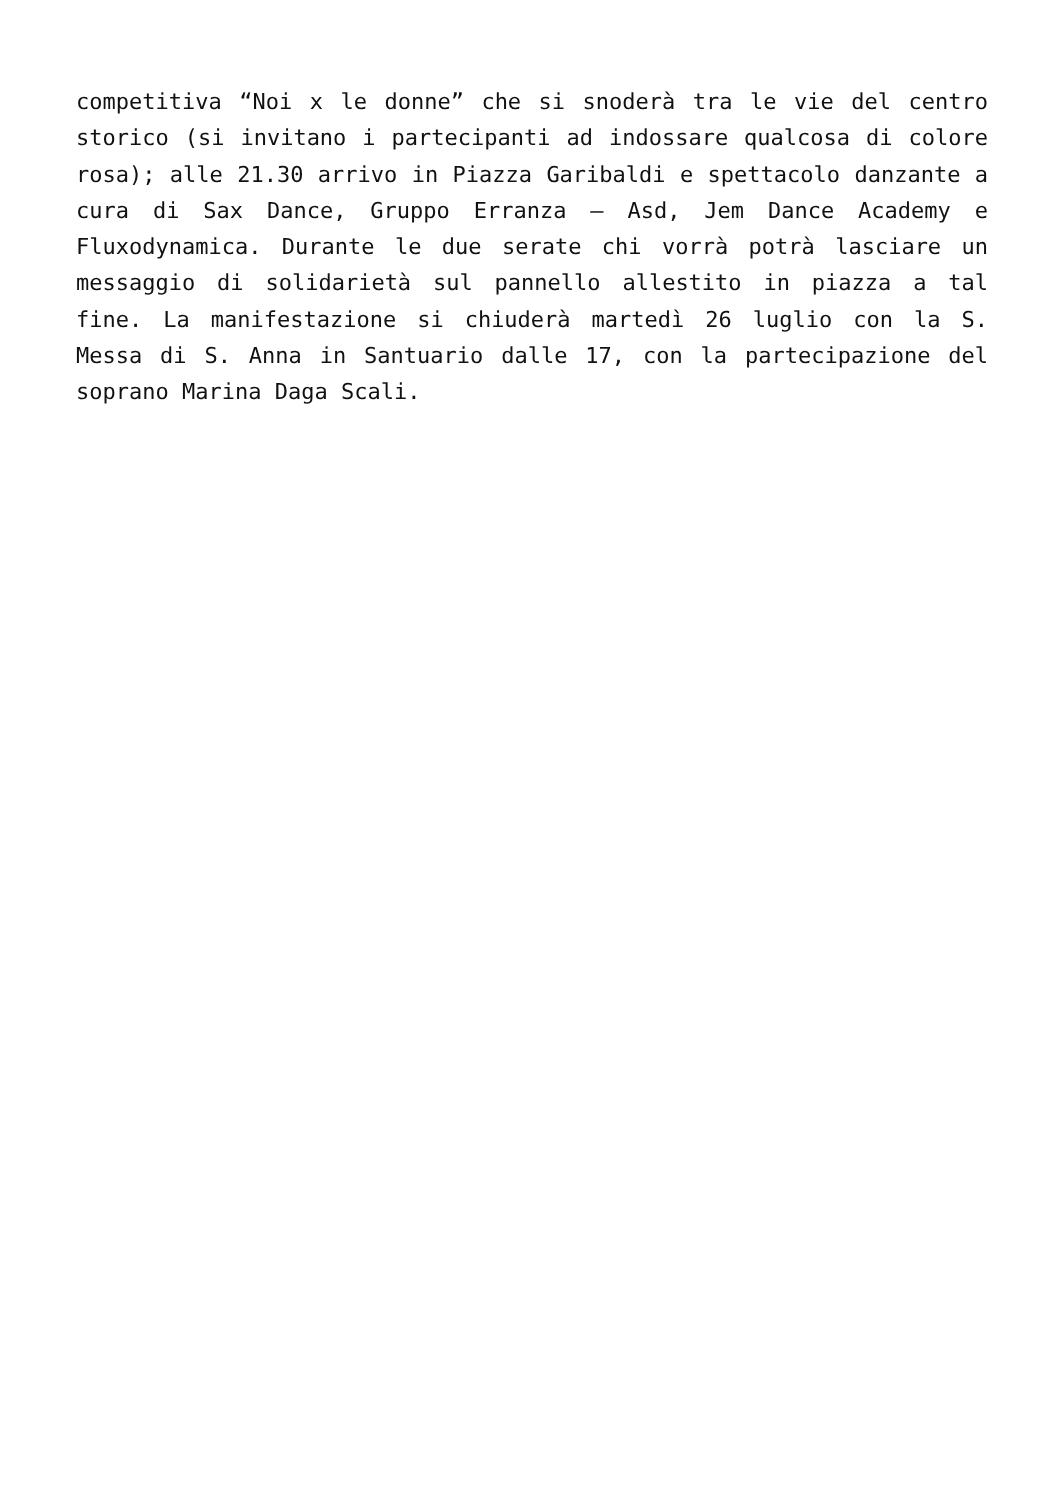competitiva “Noi x le donne” che si snoderà tra le vie del centro storico (si invitano i partecipanti ad indossare qualcosa di colore rosa); alle 21.30 arrivo in Piazza Garibaldi e spettacolo danzante a cura di Sax Dance, Gruppo Erranza – Asd, Jem Dance Academy e Fluxodynamica. Durante le due serate chi vorrà potrà lasciare un messaggio di solidarietà sul pannello allestito in piazza a tal fine. La manifestazione si chiuderà martedì 26 luglio con la S. Messa di S. Anna in Santuario dalle 17, con la partecipazione del soprano Marina Daga Scali.